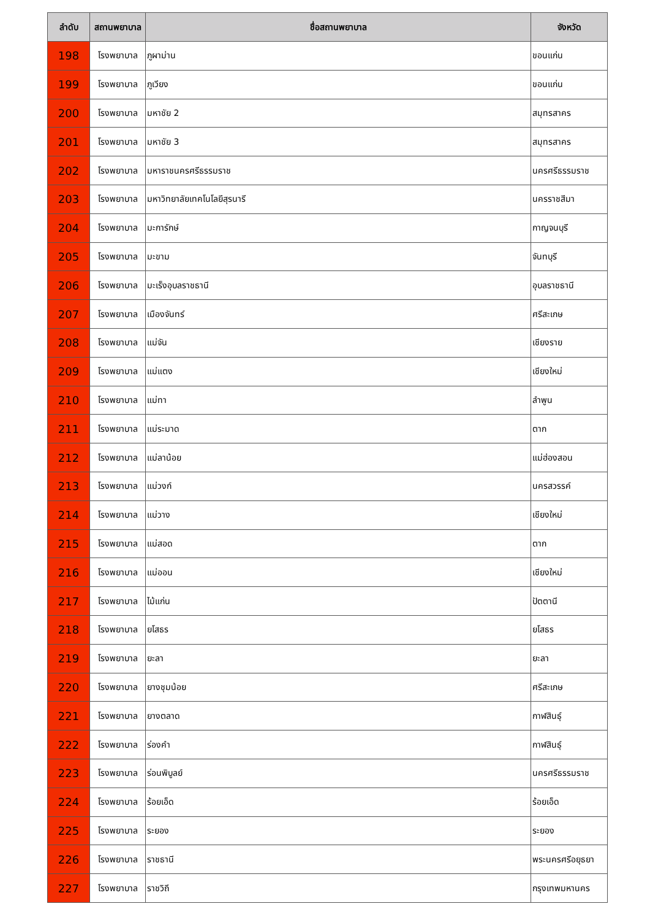| ลำดับ | สถานพยาบาล | ชื่อสถานพยาบาล | จังหวัด |
| --- | --- | --- | --- |
| 198 | โรงพยาบาล | ภูผาม่าน | ขอนแก่น |
| 199 | โรงพยาบาล | ภูเวียง | ขอนแก่น |
| 200 | โรงพยาบาล | มหาชัย 2 | สมุทรสาคร |
| 201 | โรงพยาบาล | มหาชัย 3 | สมุทรสาคร |
| 202 | โรงพยาบาล | มหาราชนครศรีธรรมราช | นครศรีธรรมราช |
| 203 | โรงพยาบาล | มหาวิทยาลัยเทคโนโลยีสุรนารี | นครราชสีมา |
| 204 | โรงพยาบาล | มะการักษ์ | กาญจนบุรี |
| 205 | โรงพยาบาล | มะขาม | จันทบุรี |
| 206 | โรงพยาบาล | มะเร็งอุบลราชธานี | อุบลราชธานี |
| 207 | โรงพยาบาล | เมืองจันทร์ | ศรีสะเกษ |
| 208 | โรงพยาบาล | แม่จัน | เชียงราย |
| 209 | โรงพยาบาล | แม่แตง | เชียงใหม่ |
| 210 | โรงพยาบาล | แม่ทา | ลำพูน |
| 211 | โรงพยาบาล | แม่ระมาด | ตาก |
| 212 | โรงพยาบาล | แม่ลาน้อย | แม่ฮ่องสอน |
| 213 | โรงพยาบาล | แม่วงก์ | นครสวรรค์ |
| 214 | โรงพยาบาล | แม่วาง | เชียงใหม่ |
| 215 | โรงพยาบาล | แม่สอด | ตาก |
| 216 | โรงพยาบาล | แม่ออน | เชียงใหม่ |
| 217 | โรงพยาบาล | ไม้แก่น | ปัตตานี |
| 218 | โรงพยาบาล | ยโสธร | ยโสธร |
| 219 | โรงพยาบาล | ยะลา | ยะลา |
| 220 | โรงพยาบาล | ยางชุมน้อย | ศรีสะเกษ |
| 221 | โรงพยาบาล | ยางตลาด | กาฬสินธุ์ |
| 222 | โรงพยาบาล | ร่องคำ | กาฬสินธุ์ |
| 223 | โรงพยาบาล | ร่อนพิบูลย์ | นครศรีธรรมราช |
| 224 | โรงพยาบาล | ร้อยเอ็ด | ร้อยเอ็ด |
| 225 | โรงพยาบาล | ระยอง | ระยอง |
| 226 | โรงพยาบาล | ราชธานี | พระนครศรีอยุธยา |
| 227 | โรงพยาบาล | ราชวิถี | กรุงเทพมหานคร |